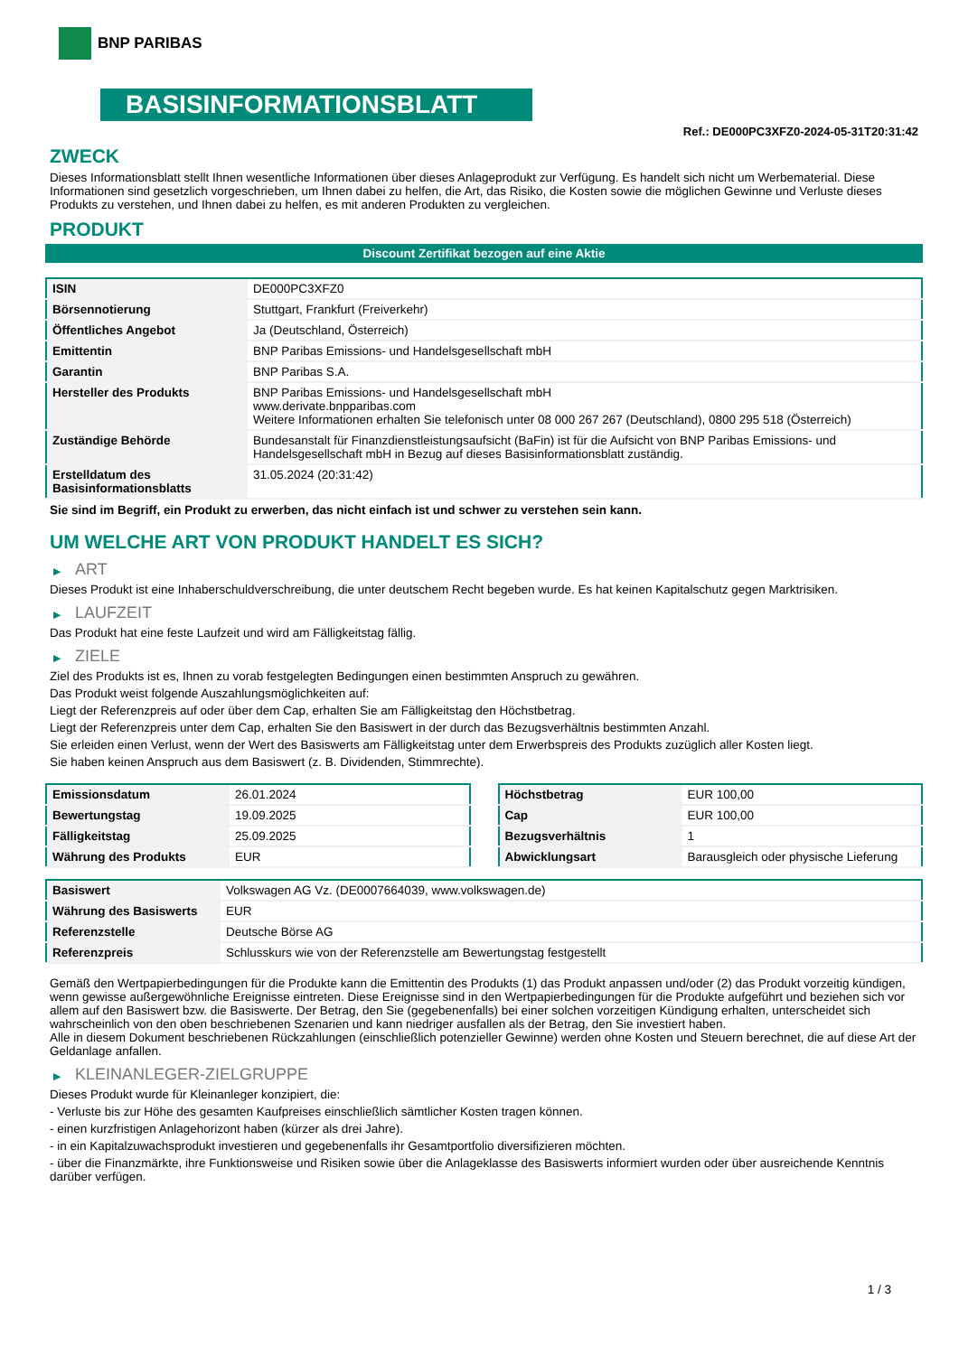BNP PARIBAS
BASISINFORMATIONSBLATT
Ref.: DE000PC3XFZ0-2024-05-31T20:31:42
ZWECK
Dieses Informationsblatt stellt Ihnen wesentliche Informationen über dieses Anlageprodukt zur Verfügung. Es handelt sich nicht um Werbematerial. Diese Informationen sind gesetzlich vorgeschrieben, um Ihnen dabei zu helfen, die Art, das Risiko, die Kosten sowie die möglichen Gewinne und Verluste dieses Produkts zu verstehen, und Ihnen dabei zu helfen, es mit anderen Produkten zu vergleichen.
PRODUKT
Discount Zertifikat bezogen auf eine Aktie
| ISIN | DE000PC3XFZ0 |
| Börsennotierung | Stuttgart, Frankfurt (Freiverkehr) |
| Öffentliches Angebot | Ja (Deutschland, Österreich) |
| Emittentin | BNP Paribas Emissions- und Handelsgesellschaft mbH |
| Garantin | BNP Paribas S.A. |
| Hersteller des Produkts | BNP Paribas Emissions- und Handelsgesellschaft mbH www.derivate.bnpparibas.com Weitere Informationen erhalten Sie telefonisch unter 08 000 267 267 (Deutschland), 0800 295 518 (Österreich) |
| Zuständige Behörde | Bundesanstalt für Finanzdienstleistungsaufsicht (BaFin) ist für die Aufsicht von BNP Paribas Emissions- und Handelsgesellschaft mbH in Bezug auf dieses Basisinformationsblatt zuständig. |
| Erstelldatum des Basisinformationsblatts | 31.05.2024 (20:31:42) |
Sie sind im Begriff, ein Produkt zu erwerben, das nicht einfach ist und schwer zu verstehen sein kann.
UM WELCHE ART VON PRODUKT HANDELT ES SICH?
▶ ART
Dieses Produkt ist eine Inhaberschuldverschreibung, die unter deutschem Recht begeben wurde. Es hat keinen Kapitalschutz gegen Marktrisiken.
▶ LAUFZEIT
Das Produkt hat eine feste Laufzeit und wird am Fälligkeitstag fällig.
▶ ZIELE
Ziel des Produkts ist es, Ihnen zu vorab festgelegten Bedingungen einen bestimmten Anspruch zu gewähren.
Das Produkt weist folgende Auszahlungsmöglichkeiten auf:
Liegt der Referenzpreis auf oder über dem Cap, erhalten Sie am Fälligkeitstag den Höchstbetrag.
Liegt der Referenzpreis unter dem Cap, erhalten Sie den Basiswert in der durch das Bezugsverhältnis bestimmten Anzahl.
Sie erleiden einen Verlust, wenn der Wert des Basiswerts am Fälligkeitstag unter dem Erwerbspreis des Produkts zuzüglich aller Kosten liegt.
Sie haben keinen Anspruch aus dem Basiswert (z. B. Dividenden, Stimmrechte).
| Emissionsdatum | 26.01.2024 |
| Bewertungstag | 19.09.2025 |
| Fälligkeitstag | 25.09.2025 |
| Währung des Produkts | EUR |
| Höchstbetrag | EUR 100,00 |
| Cap | EUR 100,00 |
| Bezugsverhältnis | 1 |
| Abwicklungsart | Barausgleich oder physische Lieferung |
| Basiswert | Volkswagen AG Vz. (DE0007664039, www.volkswagen.de) |
| Währung des Basiswerts | EUR |
| Referenzstelle | Deutsche Börse AG |
| Referenzpreis | Schlusskurs wie von der Referenzstelle am Bewertungstag festgestellt |
Gemäß den Wertpapierbedingungen für die Produkte kann die Emittentin des Produkts (1) das Produkt anpassen und/oder (2) das Produkt vorzeitig kündigen, wenn gewisse außergewöhnliche Ereignisse eintreten. Diese Ereignisse sind in den Wertpapierbedingungen für die Produkte aufgeführt und beziehen sich vor allem auf den Basiswert bzw. die Basiswerte. Der Betrag, den Sie (gegebenenfalls) bei einer solchen vorzeitigen Kündigung erhalten, unterscheidet sich wahrscheinlich von den oben beschriebenen Szenarien und kann niedriger ausfallen als der Betrag, den Sie investiert haben.
Alle in diesem Dokument beschriebenen Rückzahlungen (einschließlich potenzieller Gewinne) werden ohne Kosten und Steuern berechnet, die auf diese Art der Geldanlage anfallen.
▶ KLEINANLEGER-ZIELGRUPPE
Dieses Produkt wurde für Kleinanleger konzipiert, die:
- Verluste bis zur Höhe des gesamten Kaufpreises einschließlich sämtlicher Kosten tragen können.
- einen kurzfristigen Anlagehorizont haben (kürzer als drei Jahre).
- in ein Kapitalzuwachsprodukt investieren und gegebenenfalls ihr Gesamtportfolio diversifizieren möchten.
- über die Finanzmärkte, ihre Funktionsweise und Risiken sowie über die Anlageklasse des Basiswerts informiert wurden oder über ausreichende Kenntnis darüber verfügen.
1 / 3